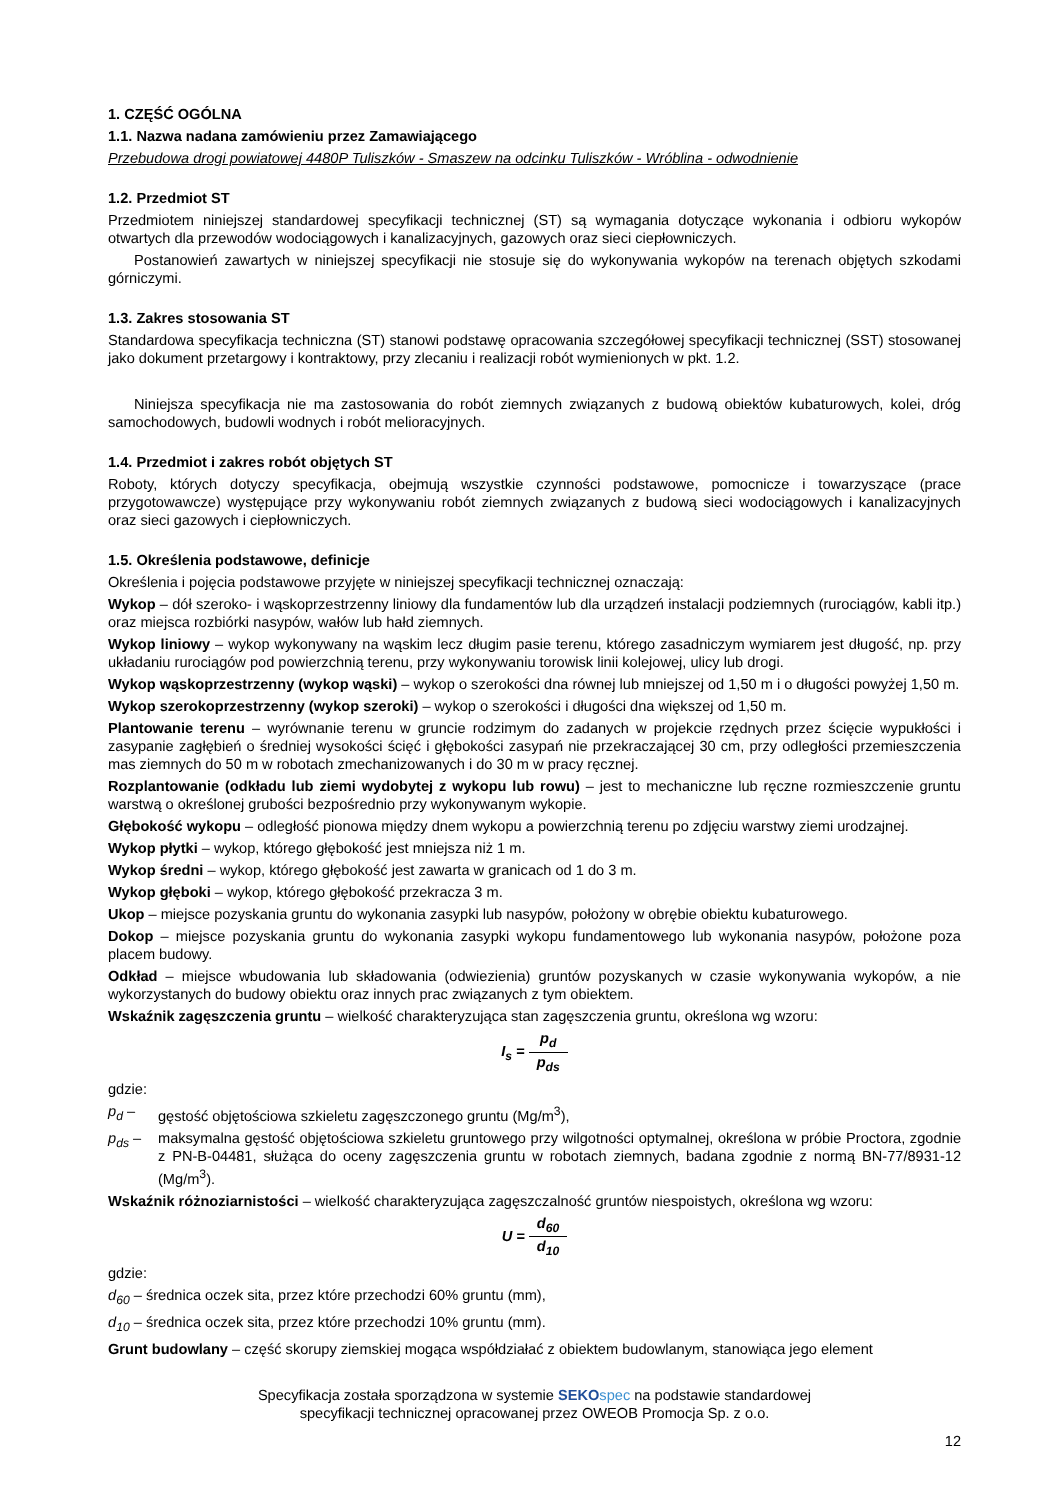1. CZĘŚĆ OGÓLNA
1.1. Nazwa nadana zamówieniu przez Zamawiającego
Przebudowa drogi powiatowej 4480P Tuliszków - Smaszew na odcinku Tuliszków - Wróblina - odwodnienie
1.2. Przedmiot ST
Przedmiotem niniejszej standardowej specyfikacji technicznej (ST) są wymagania dotyczące wykonania i odbioru wykopów otwartych dla przewodów wodociągowych i kanalizacyjnych, gazowych oraz sieci ciepłowniczych.
Postanowień zawartych w niniejszej specyfikacji nie stosuje się do wykonywania wykopów na terenach objętych szkodami górniczymi.
1.3. Zakres stosowania ST
Standardowa specyfikacja techniczna (ST) stanowi podstawę opracowania szczegółowej specyfikacji technicznej (SST) stosowanej jako dokument przetargowy i kontraktowy, przy zlecaniu i realizacji robót wymienionych w pkt. 1.2.
Niniejsza specyfikacja nie ma zastosowania do robót ziemnych związanych z budową obiektów kubaturowych, kolei, dróg samochodowych, budowli wodnych i robót melioracyjnych.
1.4. Przedmiot i zakres robót objętych ST
Roboty, których dotyczy specyfikacja, obejmują wszystkie czynności podstawowe, pomocnicze i towarzyszące (prace przygotowawcze) występujące przy wykonywaniu robót ziemnych związanych z budową sieci wodociągowych i kanalizacyjnych oraz sieci gazowych i ciepłowniczych.
1.5. Określenia podstawowe, definicje
Określenia i pojęcia podstawowe przyjęte w niniejszej specyfikacji technicznej oznaczają:
Wykop – dół szeroko- i wąskoprzestrzenny liniowy dla fundamentów lub dla urządzeń instalacji podziemnych (rurociągów, kabli itp.) oraz miejsca rozbiórki nasypów, wałów lub hałd ziemnych.
Wykop liniowy – wykop wykonywany na wąskim lecz długim pasie terenu, którego zasadniczym wymiarem jest długość, np. przy układaniu rurociągów pod powierzchnią terenu, przy wykonywaniu torowisk linii kolejowej, ulicy lub drogi.
Wykop wąskoprzestrzenny (wykop wąski) – wykop o szerokości dna równej lub mniejszej od 1,50 m i o długości powyżej 1,50 m.
Wykop szerokoprzestrzenny (wykop szeroki) – wykop o szerokości i długości dna większej od 1,50 m.
Plantowanie terenu – wyrównanie terenu w gruncie rodzimym do zadanych w projekcie rzędnych przez ścięcie wypukłości i zasypanie zagłębień o średniej wysokości ścięć i głębokości zasypań nie przekraczającej 30 cm, przy odległości przemieszczenia mas ziemnych do 50 m w robotach zmechanizowanych i do 30 m w pracy ręcznej.
Rozplantowanie (odkładu lub ziemi wydobytej z wykopu lub rowu) – jest to mechaniczne lub ręczne rozmieszczenie gruntu warstwą o określonej grubości bezpośrednio przy wykonywanym wykopie.
Głębokość wykopu – odległość pionowa między dnem wykopu a powierzchnią terenu po zdjęciu warstwy ziemi urodzajnej.
Wykop płytki – wykop, którego głębokość jest mniejsza niż 1 m.
Wykop średni – wykop, którego głębokość jest zawarta w granicach od 1 do 3 m.
Wykop głęboki – wykop, którego głębokość przekracza 3 m.
Ukop – miejsce pozyskania gruntu do wykonania zasypki lub nasypów, położony w obrębie obiektu kubaturowego.
Dokop – miejsce pozyskania gruntu do wykonania zasypki wykopu fundamentowego lub wykonania nasypów, położone poza placem budowy.
Odkład – miejsce wbudowania lub składowania (odwiezienia) gruntów pozyskanych w czasie wykonywania wykopów, a nie wykorzystanych do budowy obiektu oraz innych prac związanych z tym obiektem.
Wskaźnik zagęszczenia gruntu – wielkość charakteryzująca stan zagęszczenia gruntu, określona wg wzoru:
I<sub>s</sub> = p<sub>d</sub> p<sub>ds</sub>
gdzie:
p<sub>d</sub> – gęstość objętościowa szkieletu zagęszczonego gruntu (Mg/m<sup>3</sup>),
p<sub>ds</sub> – maksymalna gęstość objętościowa szkieletu gruntowego przy wilgotności optymalnej, określona w próbie Proctora, zgodnie z PN-B-04481, służąca do oceny zagęszczenia gruntu w robotach ziemnych, badana zgodnie z normą BN-77/8931-12 (Mg/m<sup>3</sup>).
Wskaźnik różnoziarnistości – wielkość charakteryzująca zagęszczalność gruntów niespoistych, określona wg wzoru:
U = d<sub>60</sub> d<sub>10</sub>
gdzie:
d<sub>60</sub> – średnica oczek sita, przez które przechodzi 60% gruntu (mm),
d<sub>10</sub> – średnica oczek sita, przez które przechodzi 10% gruntu (mm).
Grunt budowlany – część skorupy ziemskiej mogąca współdziałać z obiektem budowlanym, stanowiąca jego element
Specyfikacja została sporządzona w systemie SEKO spec na podstawie standardowej
specyfikacji technicznej opracowanej przez OWEOB Promocja Sp. z o.o.
12